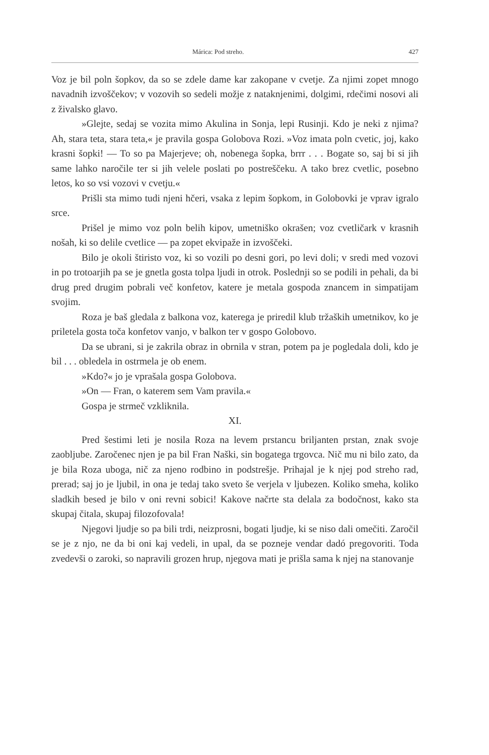Márica: Pod streho. 427
Voz je bil poln šopkov, da so se zdele dame kar zakopane v cvetje. Za njimi zopet mnogo navadnih izvoščekov; v vozovih so sedeli možje z nataknjenimi, dolgimi, rdečimi nosovi ali z živalsko glavo.
»Glejte, sedaj se vozita mimo Akulina in Sonja, lepi Rusinji. Kdo je neki z njima? Ah, stara teta, stara teta,« je pravila gospa Golobova Rozi. »Voz imata poln cvetic, joj, kako krasni šopki! — To so pa Majerjeve; oh, nobenega šopka, brrr . . . Bogate so, saj bi si jih same lahko naročile ter si jih velele poslati po postreščeku. A tako brez cvetlic, posebno letos, ko so vsi vozovi v cvetju.«
Prišli sta mimo tudi njeni hčeri, vsaka z lepim šopkom, in Golobovki je vprav igralo srce.
Prišel je mimo voz poln belih kipov, umetniško okrašen; voz cvetličark v krasnih nošah, ki so delile cvetlice — pa zopet ekvipaže in izvoščeki.
Bilo je okoli štiristo voz, ki so vozili po desni gori, po levi doli; v sredi med vozovi in po trotoarjih pa se je gnetla gosta tolpa ljudi in otrok. Poslednji so se podili in pehali, da bi drug pred drugim pobrali več konfetov, katere je metala gospoda znancem in simpatijam svojim.
Roza je baš gledala z balkona voz, katerega je priredil klub tržaških umetnikov, ko je priletela gosta toča konfetov vanjo, v balkon ter v gospo Golobovo.
Da se ubrani, si je zakrila obraz in obrnila v stran, potem pa je pogledala doli, kdo je bil . . . obledela in ostrmela je ob enem.
»Kdo?« jo je vprašala gospa Golobova.
»On — Fran, o katerem sem Vam pravila.«
Gospa je strmeč vzkliknila.
XI.
Pred šestimi leti je nosila Roza na levem prstancu briljanten prstan, znak svoje zaobljube. Zaročenec njen je pa bil Fran Naški, sin bogatega trgovca. Nič mu ni bilo zato, da je bila Roza uboga, nič za njeno rodbino in podstrešje. Prihajal je k njej pod streho rad, prerad; saj jo je ljubil, in ona je tedaj tako sveto še verjela v ljubezen. Koliko smeha, koliko sladkih besed je bilo v oni revni sobici! Kakove načrte sta delala za bodočnost, kako sta skupaj čitala, skupaj filozofovala!
Njegovi ljudje so pa bili trdi, neizprosni, bogati ljudje, ki se niso dali omečiti. Zaročil se je z njo, ne da bi oni kaj vedeli, in upal, da se pozneje vendar dadó pregovoriti. Toda zvedevši o zaroki, so napravili grozen hrup, njegova mati je prišla sama k njej na stanovanje